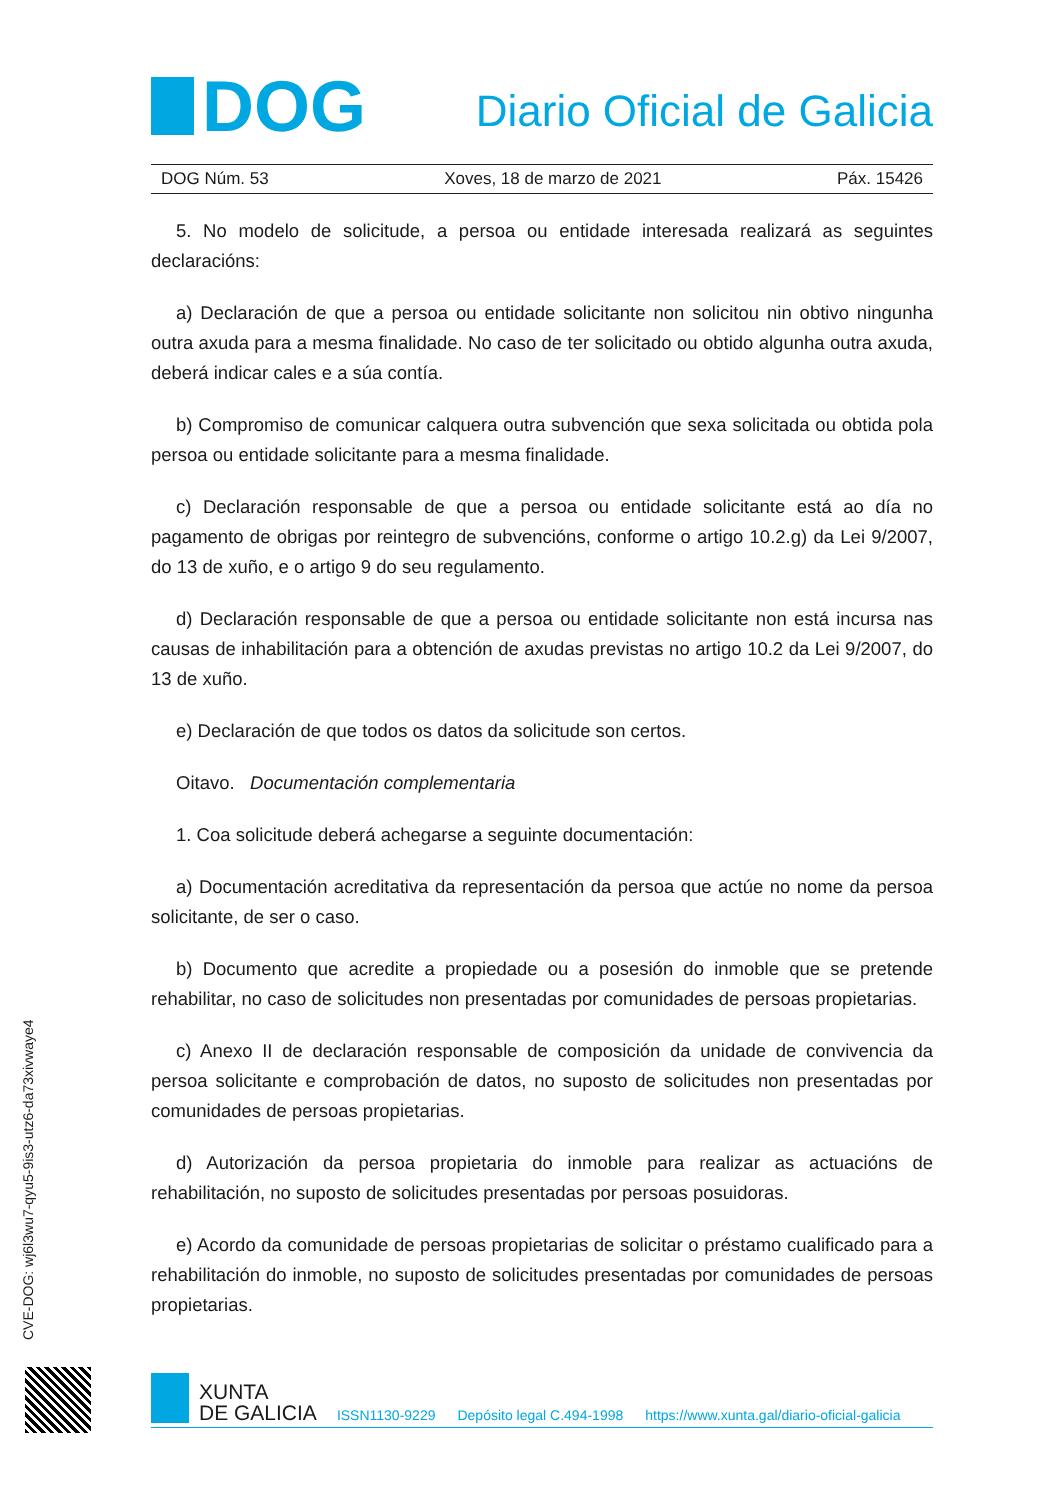DOG
Diario Oficial de Galicia
DOG Núm. 53 Xoves, 18 de marzo de 2021 Páx. 15426
5. No modelo de solicitude, a persoa ou entidade interesada realizará as seguintes declaracións:
a) Declaración de que a persoa ou entidade solicitante non solicitou nin obtivo ningunha outra axuda para a mesma finalidade. No caso de ter solicitado ou obtido algunha outra axuda, deberá indicar cales e a súa contía.
b) Compromiso de comunicar calquera outra subvención que sexa solicitada ou obtida pola persoa ou entidade solicitante para a mesma finalidade.
c) Declaración responsable de que a persoa ou entidade solicitante está ao día no pagamento de obrigas por reintegro de subvencións, conforme o artigo 10.2.g) da Lei 9/2007, do 13 de xuño, e o artigo 9 do seu regulamento.
d) Declaración responsable de que a persoa ou entidade solicitante non está incursa nas causas de inhabilitación para a obtención de axudas previstas no artigo 10.2 da Lei 9/2007, do 13 de xuño.
e) Declaración de que todos os datos da solicitude son certos.
Oitavo. Documentación complementaria
1. Coa solicitude deberá achegarse a seguinte documentación:
a) Documentación acreditativa da representación da persoa que actúe no nome da persoa solicitante, de ser o caso.
b) Documento que acredite a propiedade ou a posesión do inmoble que se pretende rehabilitar, no caso de solicitudes non presentadas por comunidades de persoas propietarias.
c) Anexo II de declaración responsable de composición da unidade de convivencia da persoa solicitante e comprobación de datos, no suposto de solicitudes non presentadas por comunidades de persoas propietarias.
d) Autorización da persoa propietaria do inmoble para realizar as actuacións de rehabilitación, no suposto de solicitudes presentadas por persoas posuidoras.
e) Acordo da comunidade de persoas propietarias de solicitar o préstamo cualificado para a rehabilitación do inmoble, no suposto de solicitudes presentadas por comunidades de persoas propietarias.
CVE-DOG: wj6l3wu7-qyu5-9is3-utz6-da73xivwaye4
XUNTA
DE GALICIA
ISSN1130-9229 Depósito legal C.494-1998 https://www.xunta.gal/diario-oficial-galicia